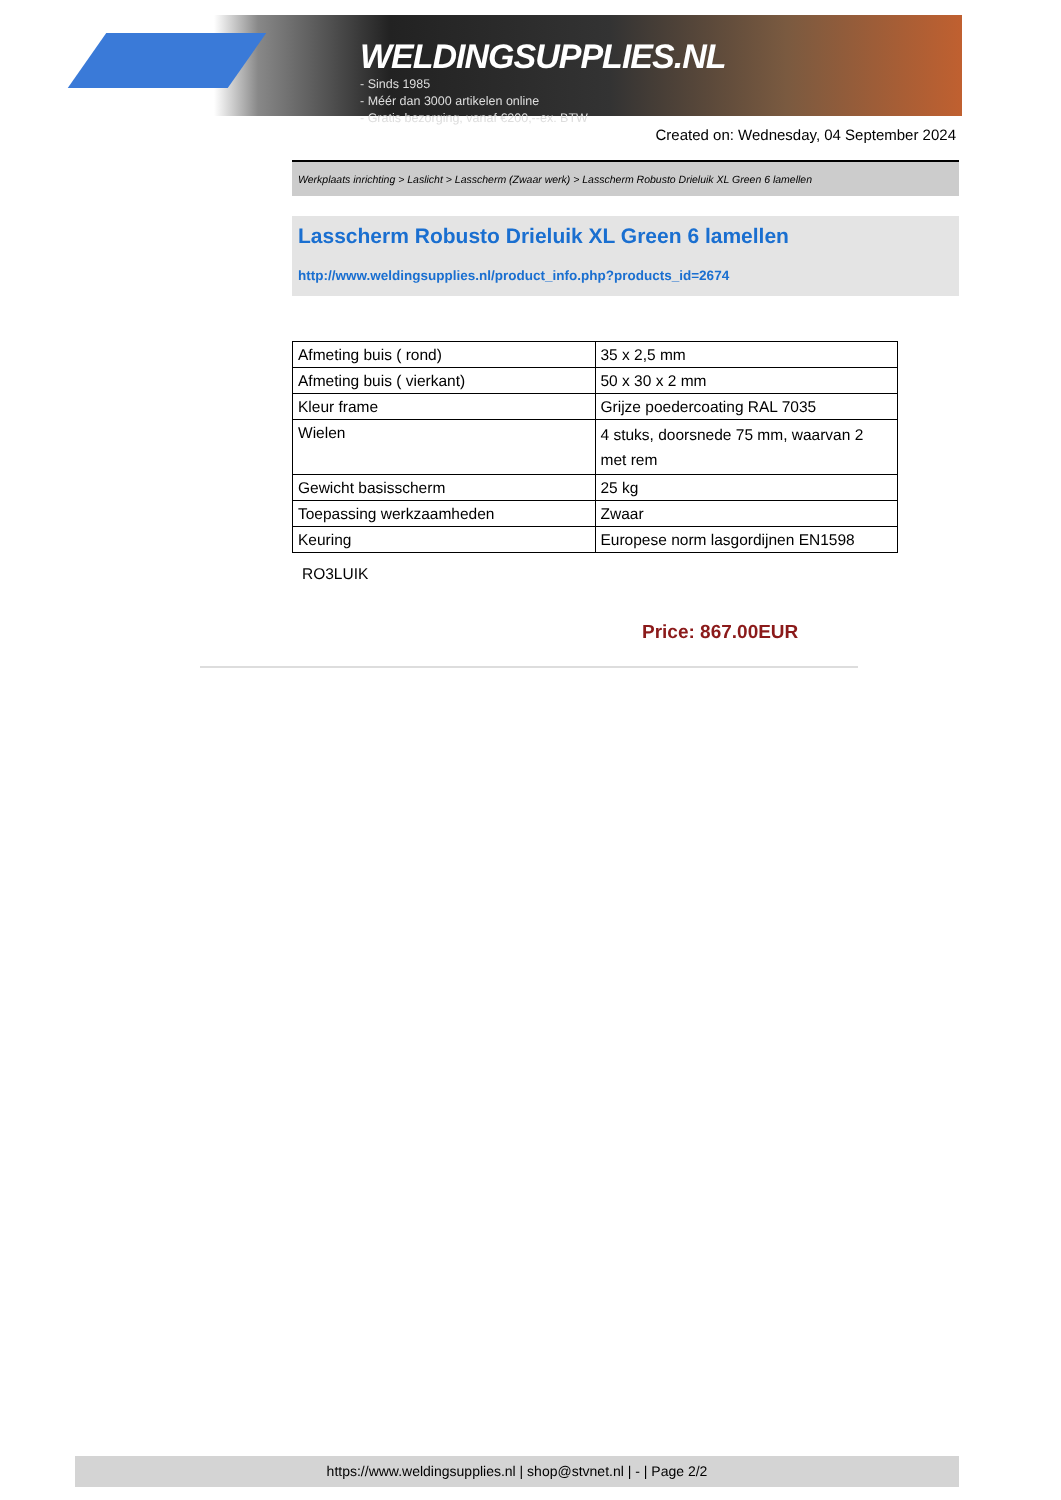WELDINGSUPPLIES.NL
- Sinds 1985
- Méér dan 3000 artikelen online
- Gratis bezorging, vanaf €200,--ex. BTW
Created on: Wednesday, 04 September 2024
Werkplaats inrichting > Laslicht > Lasscherm (Zwaar werk) > Lasscherm Robusto Drieluik XL Green 6 lamellen
Lasscherm Robusto Drieluik XL Green 6 lamellen
http://www.weldingsupplies.nl/product_info.php?products_id=2674
| Afmeting buis ( rond) | 35 x 2,5 mm |
| Afmeting buis ( vierkant) | 50 x 30 x 2 mm |
| Kleur frame | Grijze poedercoating RAL 7035 |
| Wielen | 4 stuks, doorsnede 75 mm, waarvan 2 met rem |
| Gewicht basisscherm | 25 kg |
| Toepassing werkzaamheden | Zwaar |
| Keuring | Europese norm lasgordijnen EN1598 |
RO3LUIK
Price: 867.00EUR
https://www.weldingsupplies.nl | shop@stvnet.nl | - | Page 2/2